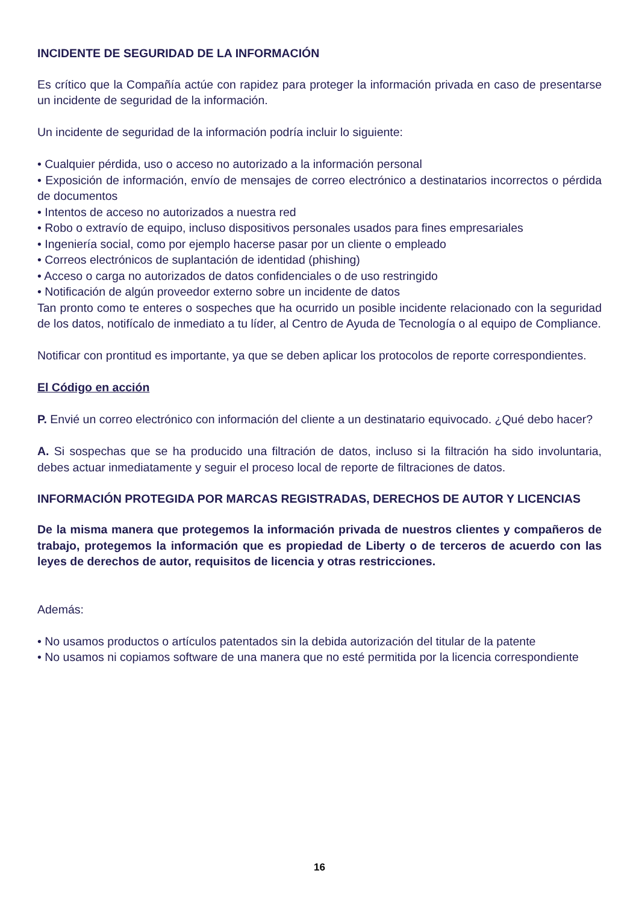INCIDENTE DE SEGURIDAD DE LA INFORMACIÓN
Es crítico que la Compañía actúe con rapidez para proteger la información privada en caso de presentarse un incidente de seguridad de la información.
Un incidente de seguridad de la información podría incluir lo siguiente:
• Cualquier pérdida, uso o acceso no autorizado a la información personal
• Exposición de información, envío de mensajes de correo electrónico a destinatarios incorrectos o pérdida de documentos
• Intentos de acceso no autorizados a nuestra red
• Robo o extravío de equipo, incluso dispositivos personales usados para fines empresariales
• Ingeniería social, como por ejemplo hacerse pasar por un cliente o empleado
• Correos electrónicos de suplantación de identidad (phishing)
• Acceso o carga no autorizados de datos confidenciales o de uso restringido
• Notificación de algún proveedor externo sobre un incidente de datos
Tan pronto como te enteres o sospeches que ha ocurrido un posible incidente relacionado con la seguridad de los datos, notifícalo de inmediato a tu líder, al Centro de Ayuda de Tecnología o al equipo de Compliance.
Notificar con prontitud es importante, ya que se deben aplicar los protocolos de reporte correspondientes.
El Código en acción
P. Envié un correo electrónico con información del cliente a un destinatario equivocado. ¿Qué debo hacer?
A. Si sospechas que se ha producido una filtración de datos, incluso si la filtración ha sido involuntaria, debes actuar inmediatamente y seguir el proceso local de reporte de filtraciones de datos.
INFORMACIÓN PROTEGIDA POR MARCAS REGISTRADAS, DERECHOS DE AUTOR Y LICENCIAS
De la misma manera que protegemos la información privada de nuestros clientes y compañeros de trabajo, protegemos la información que es propiedad de Liberty o de terceros de acuerdo con las leyes de derechos de autor, requisitos de licencia y otras restricciones.
Además:
• No usamos productos o artículos patentados sin la debida autorización del titular de la patente
• No usamos ni copiamos software de una manera que no esté permitida por la licencia correspondiente
16